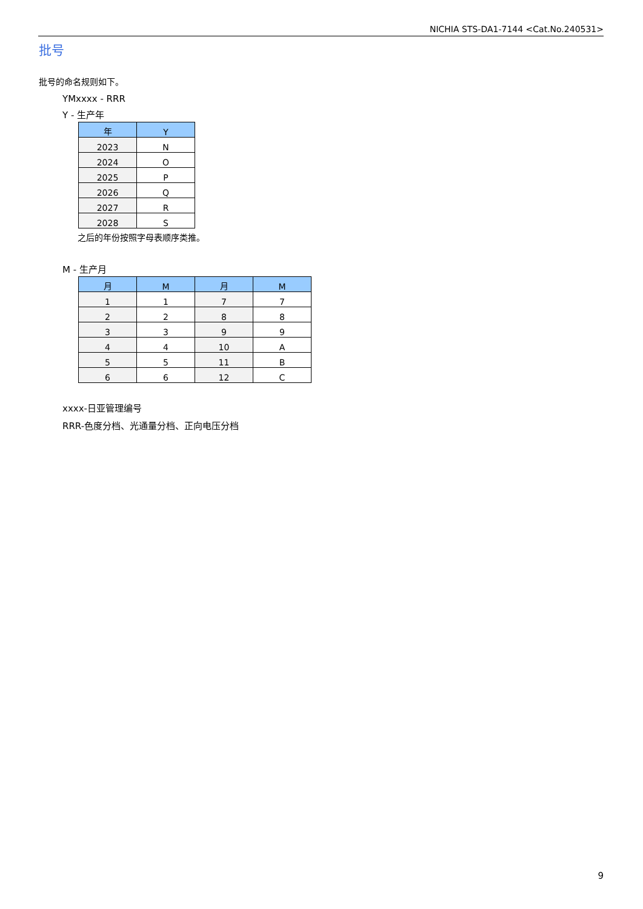NICHIA STS-DA1-7144 <Cat.No.240531>
批号
批号的命名规则如下。
YMxxxx - RRR
Y - 生产年
| 年 | Y |
| --- | --- |
| 2023 | N |
| 2024 | O |
| 2025 | P |
| 2026 | Q |
| 2027 | R |
| 2028 | S |
之后的年份按照字母表顺序类推。
M - 生产月
| 月 | M | 月 | M |
| --- | --- | --- | --- |
| 1 | 1 | 7 | 7 |
| 2 | 2 | 8 | 8 |
| 3 | 3 | 9 | 9 |
| 4 | 4 | 10 | A |
| 5 | 5 | 11 | B |
| 6 | 6 | 12 | C |
xxxx-日亚管理编号
RRR-色度分档、光通量分档、正向电压分档
9